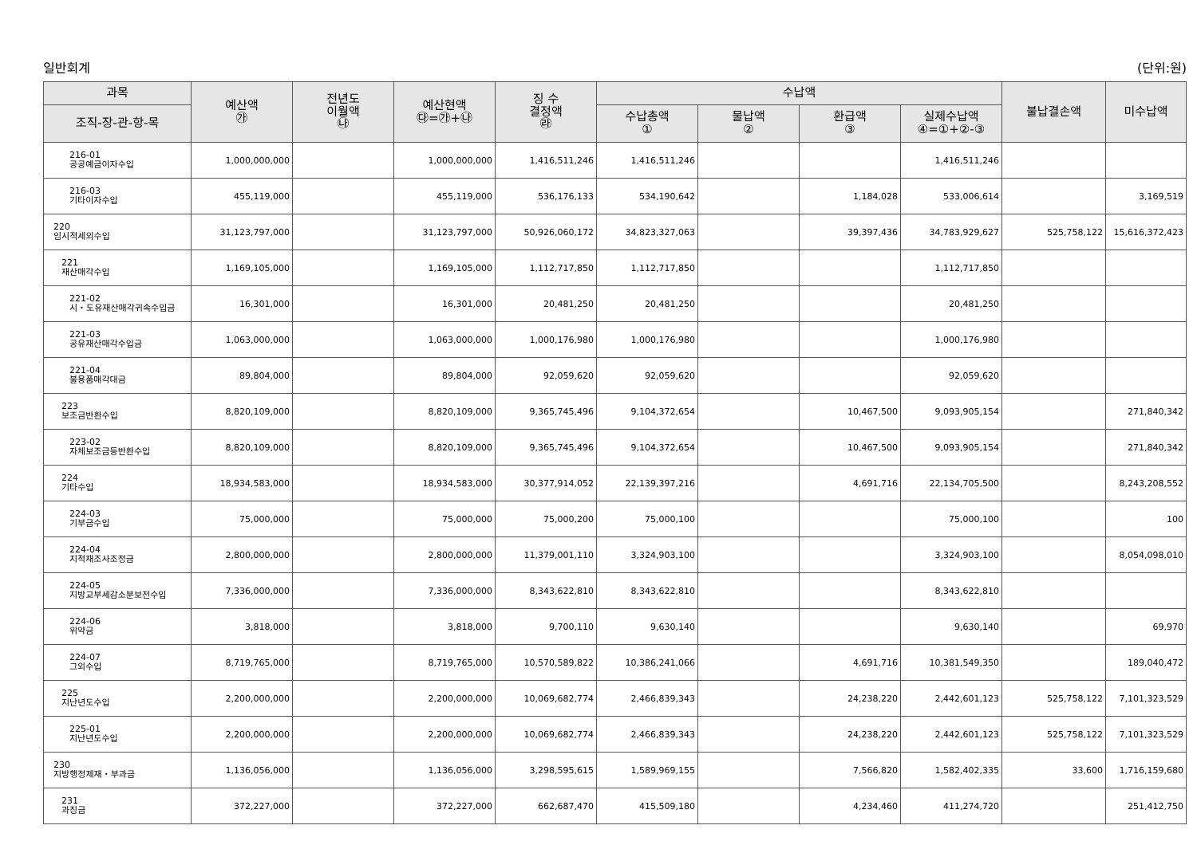일반회계 (단위:원)
| 과목 | 예산액 ㉮ | 전년도 이월액 ㉯ | 예산현액 ㉰=㉮+㉯ | 징 수 결정액 ㉱ | 수납액 | | | | 불납결손액 | 미수납액 |
| --- | --- | --- | --- | --- | --- | --- | --- | --- | --- | --- |
| 조직-장-관-항-목 | | | | | 수납총액 ① | 물납액 ② | 환급액 ③ | 실제수납액 ④=①+②-③ | | |
| 216-01 공공예금이자수입 | 1,000,000,000 | | 1,000,000,000 | 1,416,511,246 | 1,416,511,246 | | | 1,416,511,246 | | |
| 216-03 기타이자수입 | 455,119,000 | | 455,119,000 | 536,176,133 | 534,190,642 | | 1,184,028 | 533,006,614 | | 3,169,519 |
| 220 임시적세외수입 | 31,123,797,000 | | 31,123,797,000 | 50,926,060,172 | 34,823,327,063 | | 39,397,436 | 34,783,929,627 | 525,758,122 | 15,616,372,423 |
| 221 재산매각수입 | 1,169,105,000 | | 1,169,105,000 | 1,112,717,850 | 1,112,717,850 | | | 1,112,717,850 | | |
| 221-02 시・도유재산매각귀속수입금 | 16,301,000 | | 16,301,000 | 20,481,250 | 20,481,250 | | | 20,481,250 | | |
| 221-03 공유재산매각수입금 | 1,063,000,000 | | 1,063,000,000 | 1,000,176,980 | 1,000,176,980 | | | 1,000,176,980 | | |
| 221-04 불용품매각대금 | 89,804,000 | | 89,804,000 | 92,059,620 | 92,059,620 | | | 92,059,620 | | |
| 223 보조금반환수입 | 8,820,109,000 | | 8,820,109,000 | 9,365,745,496 | 9,104,372,654 | | 10,467,500 | 9,093,905,154 | | 271,840,342 |
| 223-02 자체보조금등반환수입 | 8,820,109,000 | | 8,820,109,000 | 9,365,745,496 | 9,104,372,654 | | 10,467,500 | 9,093,905,154 | | 271,840,342 |
| 224 기타수입 | 18,934,583,000 | | 18,934,583,000 | 30,377,914,052 | 22,139,397,216 | | 4,691,716 | 22,134,705,500 | | 8,243,208,552 |
| 224-03 기부금수입 | 75,000,000 | | 75,000,000 | 75,000,200 | 75,000,100 | | | 75,000,100 | | 100 |
| 224-04 지적재조사조정금 | 2,800,000,000 | | 2,800,000,000 | 11,379,001,110 | 3,324,903,100 | | | 3,324,903,100 | | 8,054,098,010 |
| 224-05 지방교부세감소분보전수입 | 7,336,000,000 | | 7,336,000,000 | 8,343,622,810 | 8,343,622,810 | | | 8,343,622,810 | | |
| 224-06 위약금 | 3,818,000 | | 3,818,000 | 9,700,110 | 9,630,140 | | | 9,630,140 | | 69,970 |
| 224-07 그외수입 | 8,719,765,000 | | 8,719,765,000 | 10,570,589,822 | 10,386,241,066 | | 4,691,716 | 10,381,549,350 | | 189,040,472 |
| 225 지난년도수입 | 2,200,000,000 | | 2,200,000,000 | 10,069,682,774 | 2,466,839,343 | | 24,238,220 | 2,442,601,123 | 525,758,122 | 7,101,323,529 |
| 225-01 지난년도수입 | 2,200,000,000 | | 2,200,000,000 | 10,069,682,774 | 2,466,839,343 | | 24,238,220 | 2,442,601,123 | 525,758,122 | 7,101,323,529 |
| 230 지방행정제재・부과금 | 1,136,056,000 | | 1,136,056,000 | 3,298,595,615 | 1,589,969,155 | | 7,566,820 | 1,582,402,335 | 33,600 | 1,716,159,680 |
| 231 과징금 | 372,227,000 | | 372,227,000 | 662,687,470 | 415,509,180 | | 4,234,460 | 411,274,720 | | 251,412,750 |